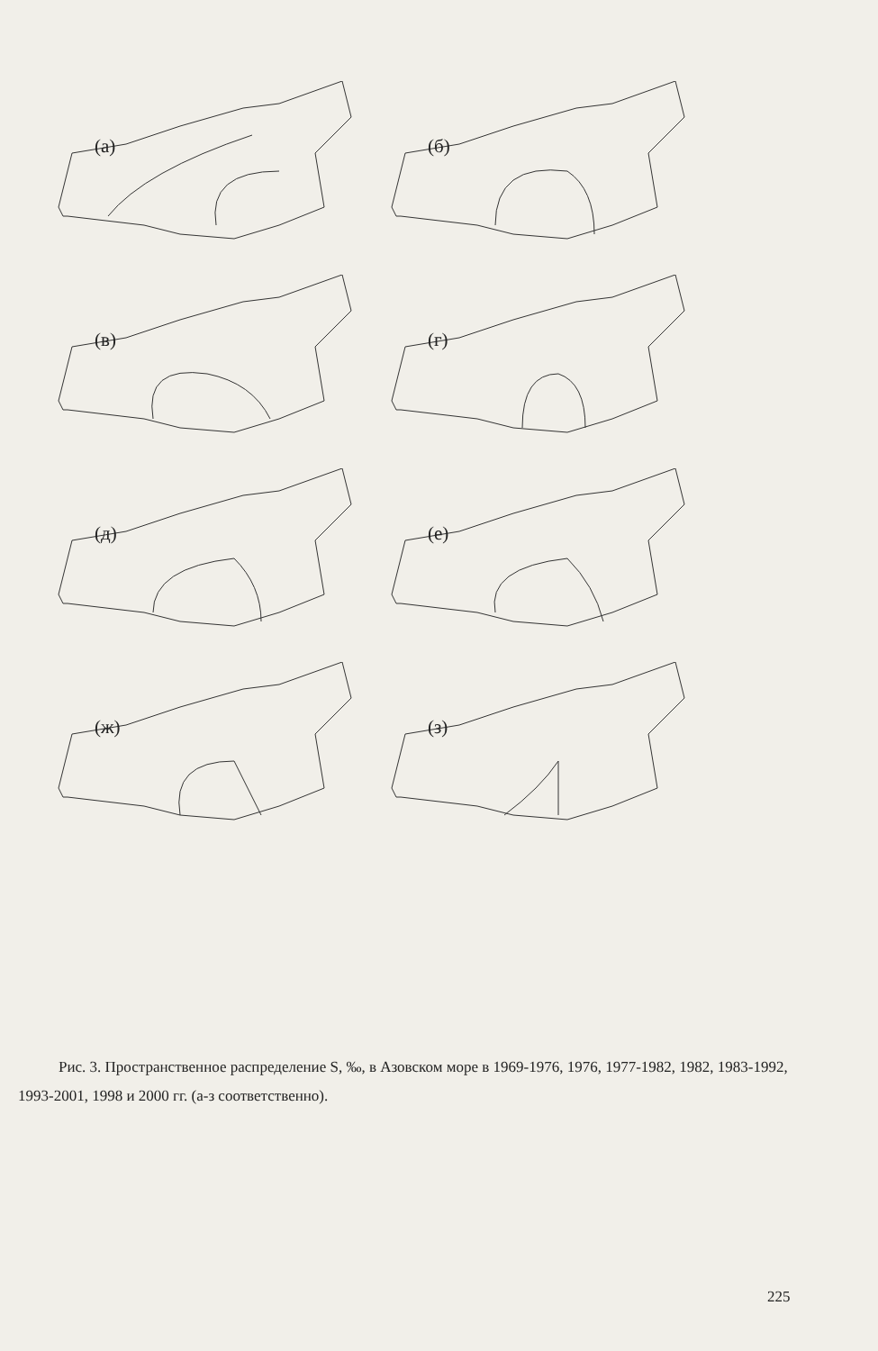(а)
(б)
(в)
(г)
(д)
(е)
(ж)
(з)
Рис. 3. Пространственное распределение S, ‰, в Азовском море в 1969-1976, 1976, 1977-1982, 1982, 1983-1992, 1993-2001, 1998 и 2000 гг. (а-з соответственно).
225